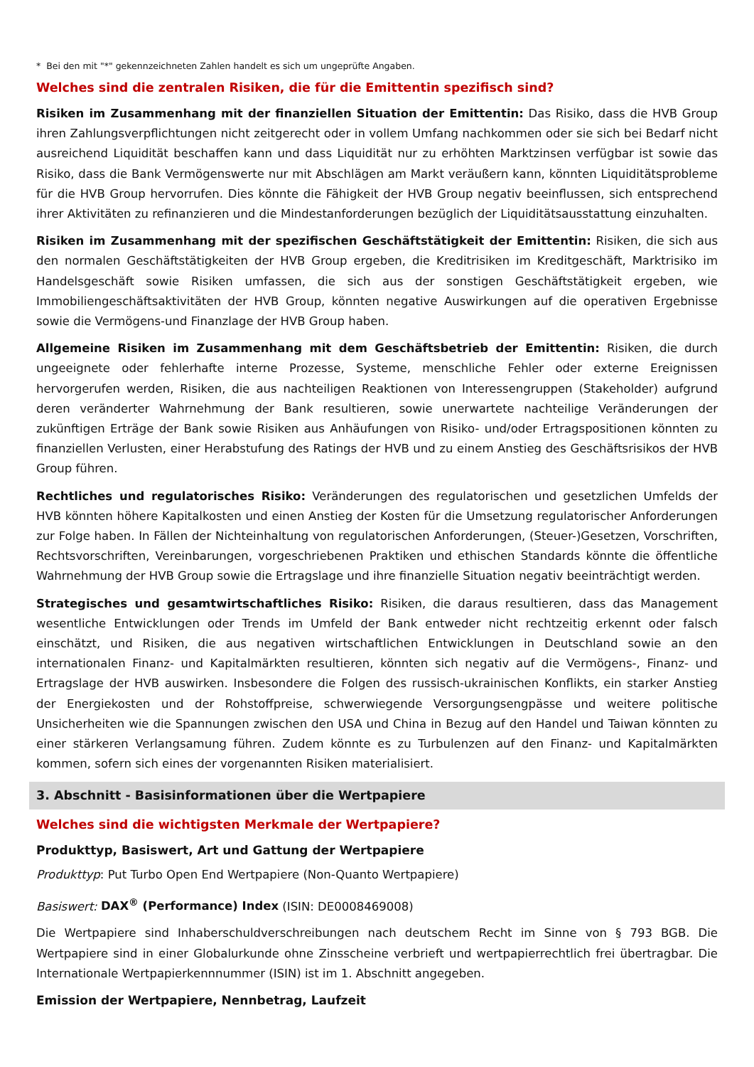* Bei den mit "*" gekennzeichneten Zahlen handelt es sich um ungeprüfte Angaben.
Welches sind die zentralen Risiken, die für die Emittentin spezifisch sind?
Risiken im Zusammenhang mit der finanziellen Situation der Emittentin: Das Risiko, dass die HVB Group ihren Zahlungsverpflichtungen nicht zeitgerecht oder in vollem Umfang nachkommen oder sie sich bei Bedarf nicht ausreichend Liquidität beschaffen kann und dass Liquidität nur zu erhöhten Marktzinsen verfügbar ist sowie das Risiko, dass die Bank Vermögenswerte nur mit Abschlägen am Markt veräußern kann, könnten Liquiditätsprobleme für die HVB Group hervorrufen. Dies könnte die Fähigkeit der HVB Group negativ beeinflussen, sich entsprechend ihrer Aktivitäten zu refinanzieren und die Mindestanforderungen bezüglich der Liquiditätsausstattung einzuhalten.
Risiken im Zusammenhang mit der spezifischen Geschäftstätigkeit der Emittentin: Risiken, die sich aus den normalen Geschäftstätigkeiten der HVB Group ergeben, die Kreditrisiken im Kreditgeschäft, Marktrisiko im Handelsgeschäft sowie Risiken umfassen, die sich aus der sonstigen Geschäftstätigkeit ergeben, wie Immobiliengeschäftsaktivitäten der HVB Group, könnten negative Auswirkungen auf die operativen Ergebnisse sowie die Vermögens-und Finanzlage der HVB Group haben.
Allgemeine Risiken im Zusammenhang mit dem Geschäftsbetrieb der Emittentin: Risiken, die durch ungeeignete oder fehlerhafte interne Prozesse, Systeme, menschliche Fehler oder externe Ereignissen hervorgerufen werden, Risiken, die aus nachteiligen Reaktionen von Interessengruppen (Stakeholder) aufgrund deren veränderter Wahrnehmung der Bank resultieren, sowie unerwartete nachteilige Veränderungen der zukünftigen Erträge der Bank sowie Risiken aus Anhäufungen von Risiko- und/oder Ertragspositionen könnten zu finanziellen Verlusten, einer Herabstufung des Ratings der HVB und zu einem Anstieg des Geschäftsrisikos der HVB Group führen.
Rechtliches und regulatorisches Risiko: Veränderungen des regulatorischen und gesetzlichen Umfelds der HVB könnten höhere Kapitalkosten und einen Anstieg der Kosten für die Umsetzung regulatorischer Anforderungen zur Folge haben. In Fällen der Nichteinhaltung von regulatorischen Anforderungen, (Steuer-)Gesetzen, Vorschriften, Rechtsvorschriften, Vereinbarungen, vorgeschriebenen Praktiken und ethischen Standards könnte die öffentliche Wahrnehmung der HVB Group sowie die Ertragslage und ihre finanzielle Situation negativ beeinträchtigt werden.
Strategisches und gesamtwirtschaftliches Risiko: Risiken, die daraus resultieren, dass das Management wesentliche Entwicklungen oder Trends im Umfeld der Bank entweder nicht rechtzeitig erkennt oder falsch einschätzt, und Risiken, die aus negativen wirtschaftlichen Entwicklungen in Deutschland sowie an den internationalen Finanz- und Kapitalmärkten resultieren, könnten sich negativ auf die Vermögens-, Finanz- und Ertragslage der HVB auswirken. Insbesondere die Folgen des russisch-ukrainischen Konflikts, ein starker Anstieg der Energiekosten und der Rohstoffpreise, schwerwiegende Versorgungsengpässe und weitere politische Unsicherheiten wie die Spannungen zwischen den USA und China in Bezug auf den Handel und Taiwan könnten zu einer stärkeren Verlangsamung führen. Zudem könnte es zu Turbulenzen auf den Finanz- und Kapitalmärkten kommen, sofern sich eines der vorgenannten Risiken materialisiert.
3. Abschnitt - Basisinformationen über die Wertpapiere
Welches sind die wichtigsten Merkmale der Wertpapiere?
Produkttyp, Basiswert, Art und Gattung der Wertpapiere
Produkttyp: Put Turbo Open End Wertpapiere (Non-Quanto Wertpapiere)
Basiswert: DAX<sup>®</sup> (Performance) Index (ISIN: DE0008469008)
Die Wertpapiere sind Inhaberschuldverschreibungen nach deutschem Recht im Sinne von § 793 BGB. Die Wertpapiere sind in einer Globalurkunde ohne Zinsscheine verbrieft und wertpapierrechtlich frei übertragbar. Die Internationale Wertpapierkennnummer (ISIN) ist im 1. Abschnitt angegeben.
Emission der Wertpapiere, Nennbetrag, Laufzeit